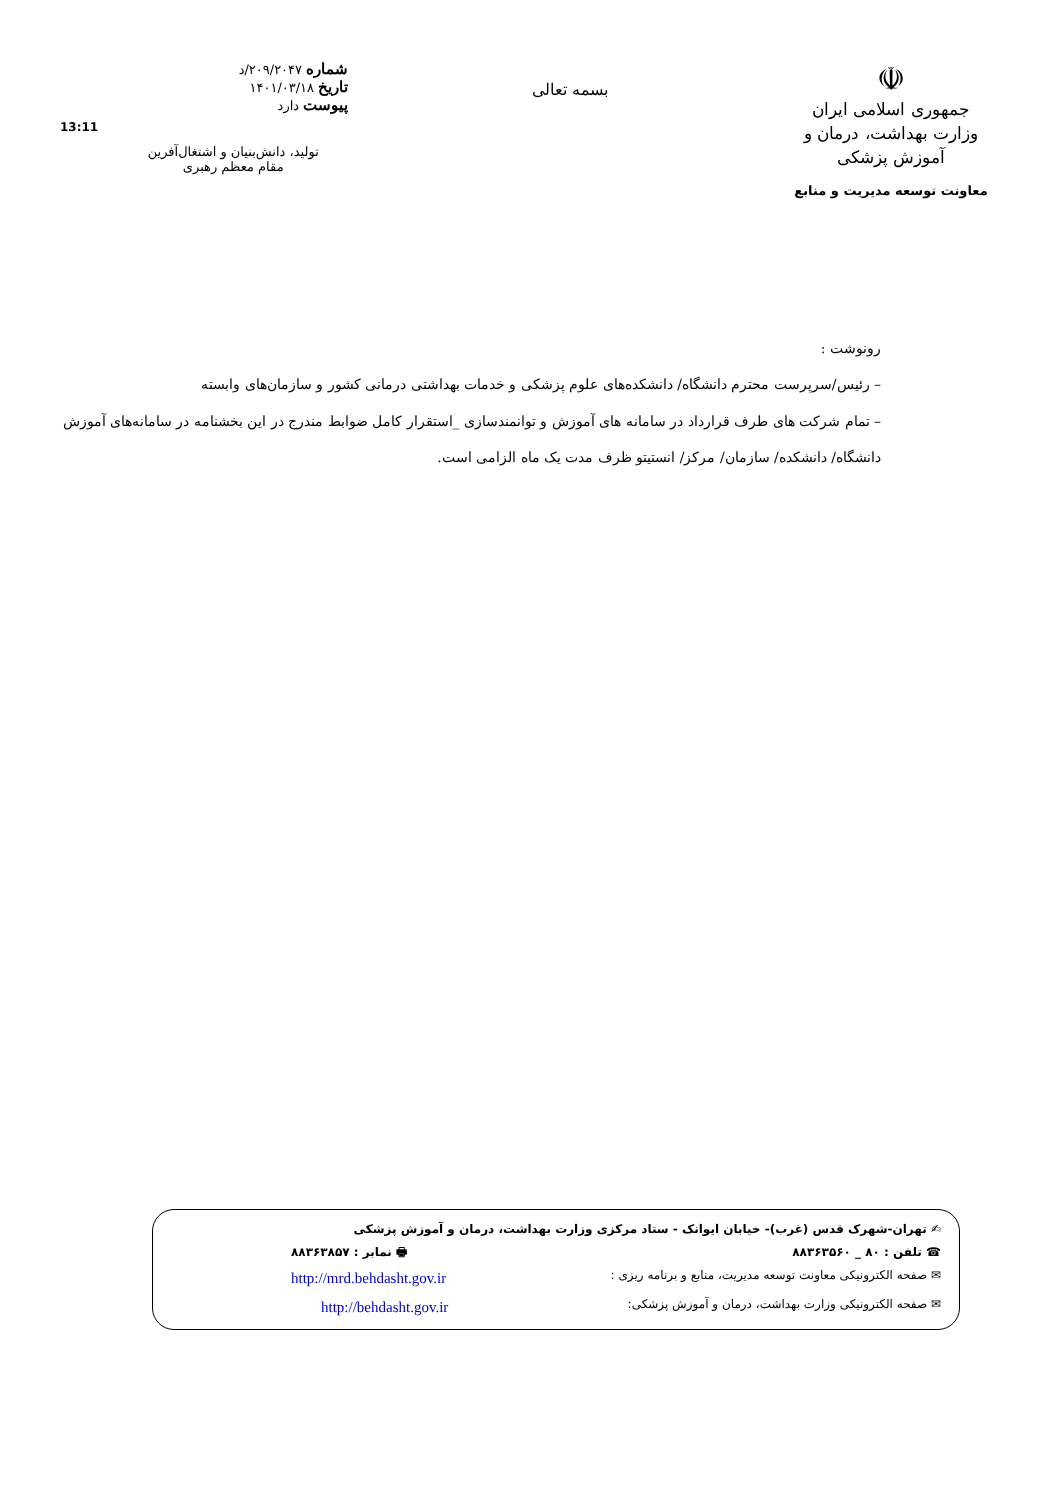☫
جمهوری اسلامی ایران
وزارت بهداشت، درمان و آموزش پزشکی
معاونت توسعه مدیریت و منابع
بسمه تعالی
شماره ۲۰۹/۲۰۴۷/د
تاریخ ۱۴۰۱/۰۳/۱۸
پیوست دارد
تولید، دانش‌بنیان و اشتغال‌آفرین
مقام معظم رهبری
13:11
رونوشت :
– رئیس/سرپرست محترم دانشگاه/ دانشکده‌های علوم پزشکی و خدمات بهداشتی درمانی کشور و سازمان‌های وابسته
– تمام شرکت های طرف قرارداد در سامانه های آموزش و توانمندسازی _استقرار کامل ضوابط مندرج در این بخشنامه در سامانه‌های آموزش دانشگاه/ دانشکده/ سازمان/ مرکز/ انستیتو ظرف مدت یک ماه الزامی است.
✍ تهران-شهرک قدس (غرب)- خیابان ایوانک - ستاد مرکزی وزارت بهداشت، درمان و آموزش پزشکی
☎ تلفن : ۸۰ _ ۸۸۳۶۳۵۶۰ 🖶 نمابر : ۸۸۳۶۳۸۵۷
✉ صفحه الکترونیکی معاونت توسعه مدیریت، منابع و برنامه ریزی : http://mrd.behdasht.gov.ir
✉ صفحه الکترونیکی وزارت بهداشت، درمان و آموزش پزشکی: http://behdasht.gov.ir